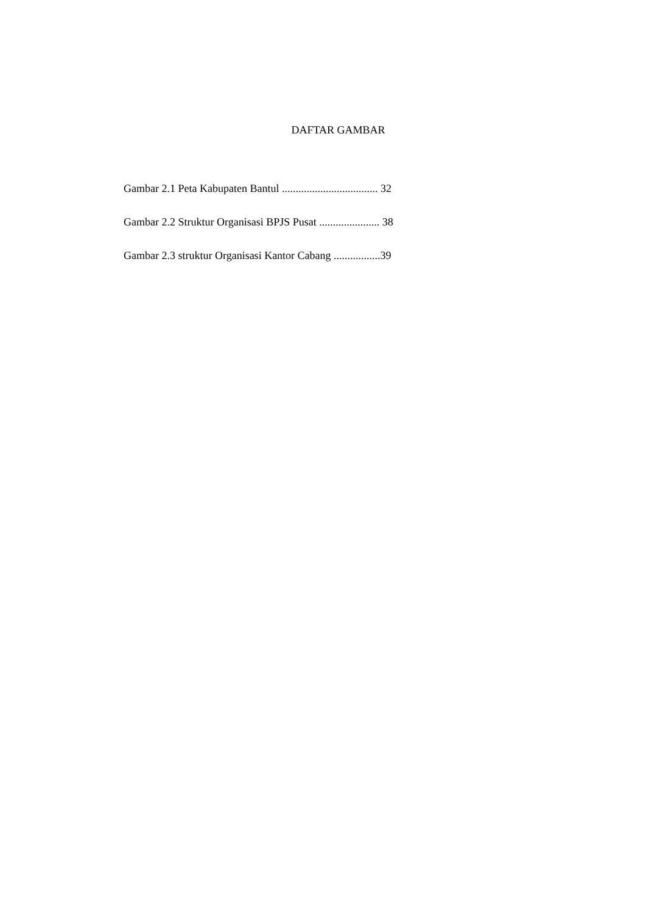DAFTAR GAMBAR
Gambar 2.1 Peta Kabupaten Bantul ................................... 32
Gambar 2.2 Struktur Organisasi BPJS Pusat ...................... 38
Gambar 2.3 struktur Organisasi Kantor Cabang .................39